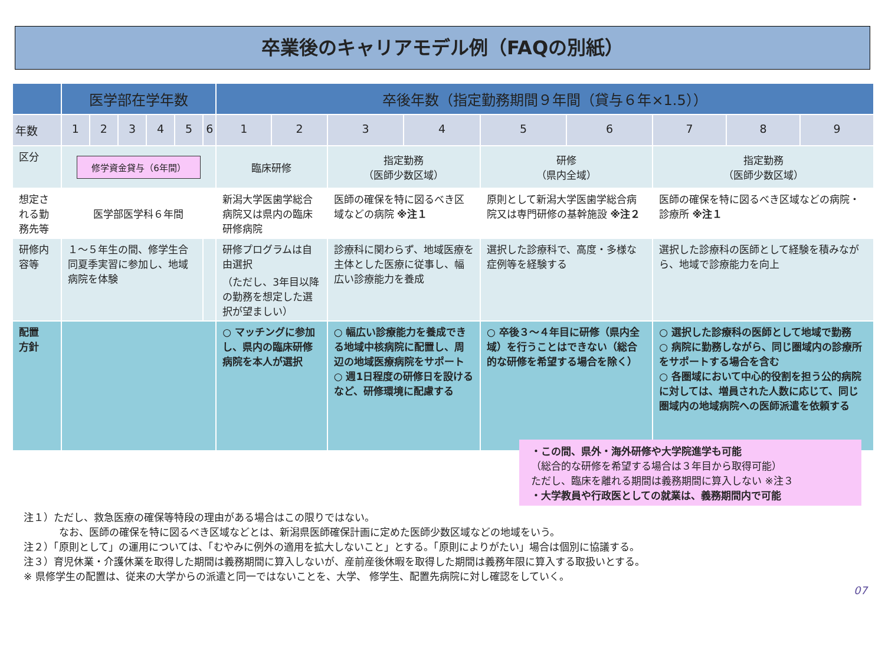卒業後のキャリアモデル例（FAQの別紙）
| | 医学部在学年数 | | | | | | 卒後年数（指定勤務期間９年間（貸与６年×1.5）） | | | | | | | | |
| --- | --- | --- | --- | --- | --- | --- | --- | --- | --- | --- | --- | --- | --- | --- | --- |
| 年数 | 1 | 2 | 3 | 4 | 5 | 6 | 1 | 2 | 3 | 4 | 5 | 6 | 7 | 8 | 9 |
| 区分 | 修学資金貸与（6年間） | | | | | | 臨床研修 | | 指定勤務 （医師少数区域） | | 研修 （県内全域） | | 指定勤務 （医師少数区域） | | |
| 想定される勤務先等 | 医学部医学科６年間 | | | | | | 新潟大学医歯学総合病院又は県内の臨床研修病院 | | 医師の確保を特に図るべき区域などの病院 ※注１ | | 原則として新潟大学医歯学総合病院又は専門研修の基幹施設 ※注２ | | 医師の確保を特に図るべき区域などの病院・診療所 ※注１ | | |
| 研修内容等 | １～５年生の間、修学生合同夏季実習に参加し、地域病院を体験 | | | | | | 研修プログラムは自由選択 （ただし、3年目以降の勤務を想定した選択が望ましい） | | 診療科に関わらず、地域医療を主体とした医療に従事し、幅広い診療能力を養成 | | 選択した診療科で、高度・多様な症例等を経験する | | 選択した診療科の医師として経験を積みながら、地域で診療能力を向上 | | |
| 配置 方針 | | | | | | | ○ マッチングに参加し、県内の臨床研修病院を本人が選択 | | ○ 幅広い診療能力を養成できる地域中核病院に配置し、周辺の地域医療病院をサポート ○ 週1日程度の研修日を設けるなど、研修環境に配慮する | | ○ 卒後３～４年目に研修（県内全域）を行うことはできない（総合的な研修を希望する場合を除く） | | ○ 選択した診療科の医師として地域で勤務 ○ 病院に勤務しながら、同じ圏域内の診療所をサポートする場合を含む ○ 各圏域において中心的役割を担う公的病院に対しては、増員された人数に応じて、同じ圏域内の地域病院への医師派遣を依頼する | | |
・この間、県外・海外研修や大学院進学も可能
（総合的な研修を希望する場合は３年目から取得可能）
ただし、臨床を離れる期間は義務期間に算入しない ※注３
・大学教員や行政医としての就業は、義務期間内で可能
注１）ただし、救急医療の確保等特段の理由がある場合はこの限りではない。
なお、医師の確保を特に図るべき区域などとは、新潟県医師確保計画に定めた医師少数区域などの地域をいう。
注２）「原則として」の運用については、「むやみに例外の適用を拡大しないこと」とする。「原則によりがたい」場合は個別に協議する。
注３）育児休業・介護休業を取得した期間は義務期間に算入しないが、産前産後休暇を取得した期間は義務年限に算入する取扱いとする。
※ 県修学生の配置は、従来の大学からの派遣と同一ではないことを、大学、 修学生、配置先病院に対し確認をしていく。
07